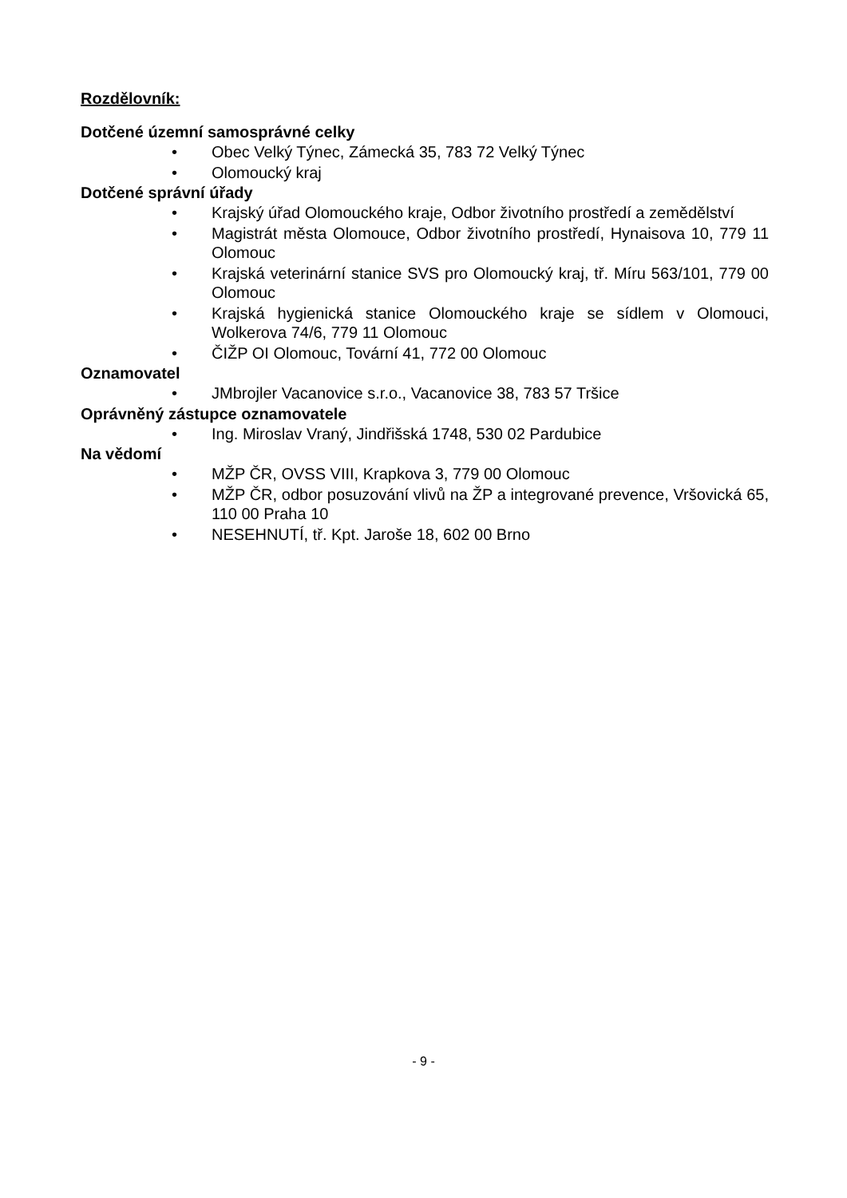Rozdělovník:
Dotčené územní samosprávné celky
• Obec Velký Týnec, Zámecká 35, 783 72 Velký Týnec
• Olomoucký kraj
Dotčené správní úřady
• Krajský úřad Olomouckého kraje, Odbor životního prostředí a zemědělství
• Magistrát města Olomouce, Odbor životního prostředí, Hynaisova 10, 779 11 Olomouc
• Krajská veterinární stanice SVS pro Olomoucký kraj, tř. Míru 563/101, 779 00 Olomouc
• Krajská hygienická stanice Olomouckého kraje se sídlem v Olomouci, Wolkerova 74/6, 779 11 Olomouc
• ČIŽP OI Olomouc, Tovární 41, 772 00 Olomouc
Oznamovatel
• JMbrojler Vacanovice s.r.o., Vacanovice 38, 783 57 Tršice
Oprávněný zástupce oznamovatele
• Ing. Miroslav Vraný, Jindřišská 1748, 530 02 Pardubice
Na vědomí
• MŽP ČR, OVSS VIII, Krapkova 3, 779 00 Olomouc
• MŽP ČR, odbor posuzování vlivů na ŽP a integrované prevence, Vršovická 65, 110 00 Praha 10
• NESEHNUTÍ, tř. Kpt. Jaroše 18, 602 00 Brno
- 9 -